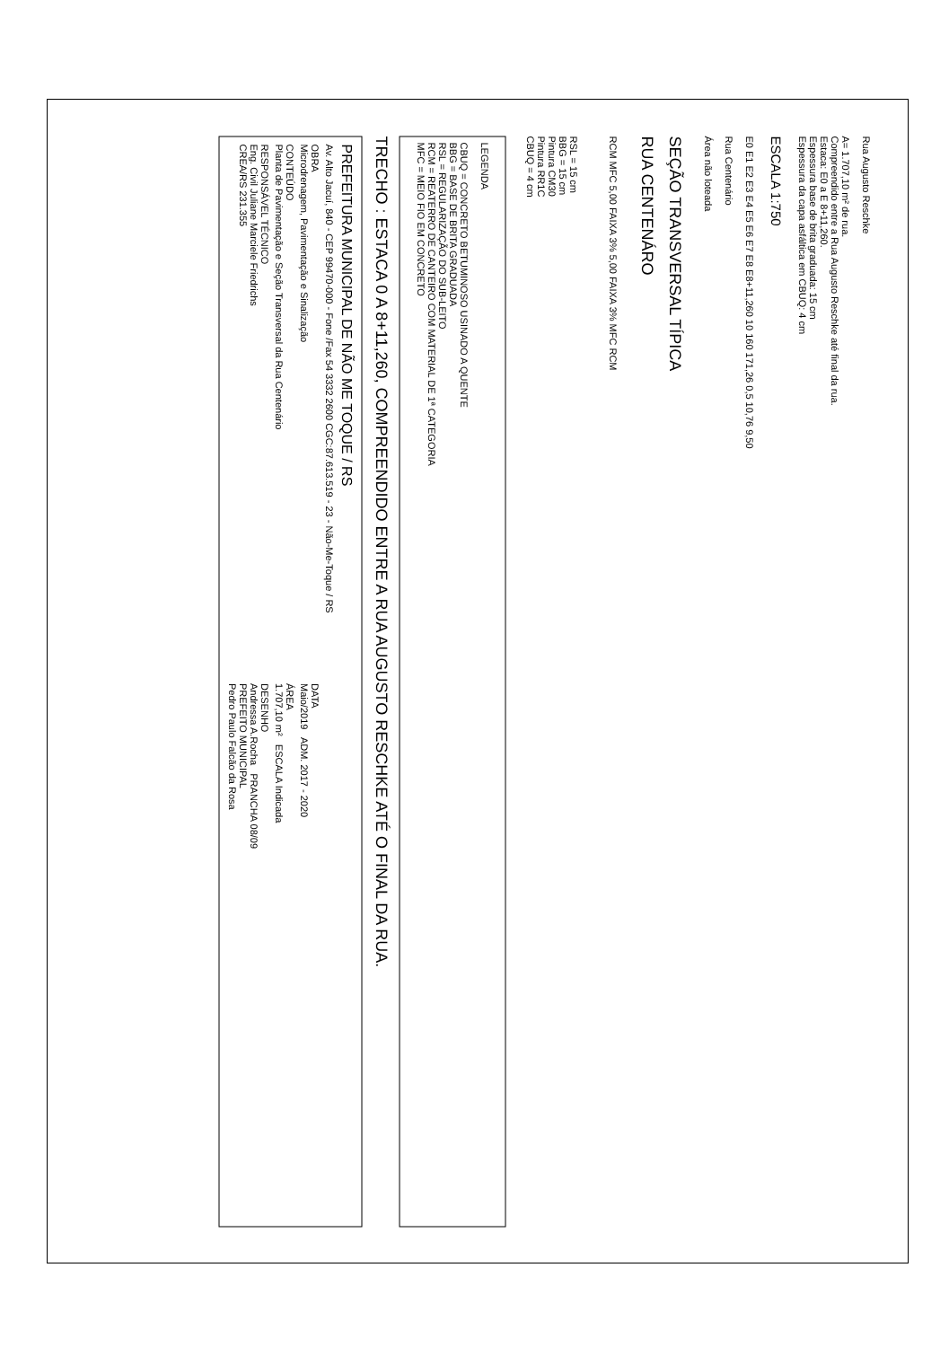Rua Augusto Reschke
A= 1.707,10 m² de rua.
Compreendido entre a Rua Augusto Reschke até final da rua.
Estaca: E0 a E 8+11,260.
Espessura base de brita graduada: 15 cm
Espessura da capa asfáltica em CBUQ: 4 cm
ESCALA 1:750
E0 E1 E2 E3 E4 E5 E6 E7 E8 E8+11,260 10 160 171,26 0,5 10,76 9,50
Rua Centenário
Área não loteada
SEÇÃO TRANSVERSAL TÍPICA
RUA CENTENÁRO
RCM MFC 5,00 FAIXA 3% 5,00 FAIXA 3% MFC RCM
RSL = 15 cm
BBG = 15 cm
Pintura CM30
Pintura RR1C
CBUQ = 4 cm
LEGENDA
CBUQ = CONCRETO BETUMINOSO USINADO A QUENTE
BBG = BASE DE BRITA GRADUADA
RSL = REGULARIZAÇÃO DO SUB-LEITO
RCM = REATERRO DE CANTEIRO COM MATERIAL DE 1ª CATEGORIA
MFC = MEIO FIO EM CONCRETO
TRECHO : ESTACA 0 A 8+11,260, COMPREENDIDO ENTRE A RUA AUGUSTO RESCHKE ATÉ O FINAL DA RUA.
PREFEITURA MUNICIPAL DE NÃO ME TOQUE / RS
Av. Alto Jacuí, 840 - CEP 99470-000 - Fone /Fax 54 3332 2600 CGC:87.613.519 - 23 - Não-Me-Toque / RS
OBRA
Microdrenagem, Pavimentação e Sinalização
DATA
Maio/2019 ADM. 2017 - 2020
CONTEÚDO
Planta de Pavimentação e Seção Transversal da Rua Centenário
ÁREA
1.707,10 m² ESCALA Indicada
RESPONSÁVEL TÉCNICO
Eng. Civil Juliane Marciele Friedrichs
CREA/RS 231.355
DESENHO
Andressa A.Rocha PRANCHA 08/09
PREFEITO MUNICIPAL
Pedro Paulo Falcão da Rosa